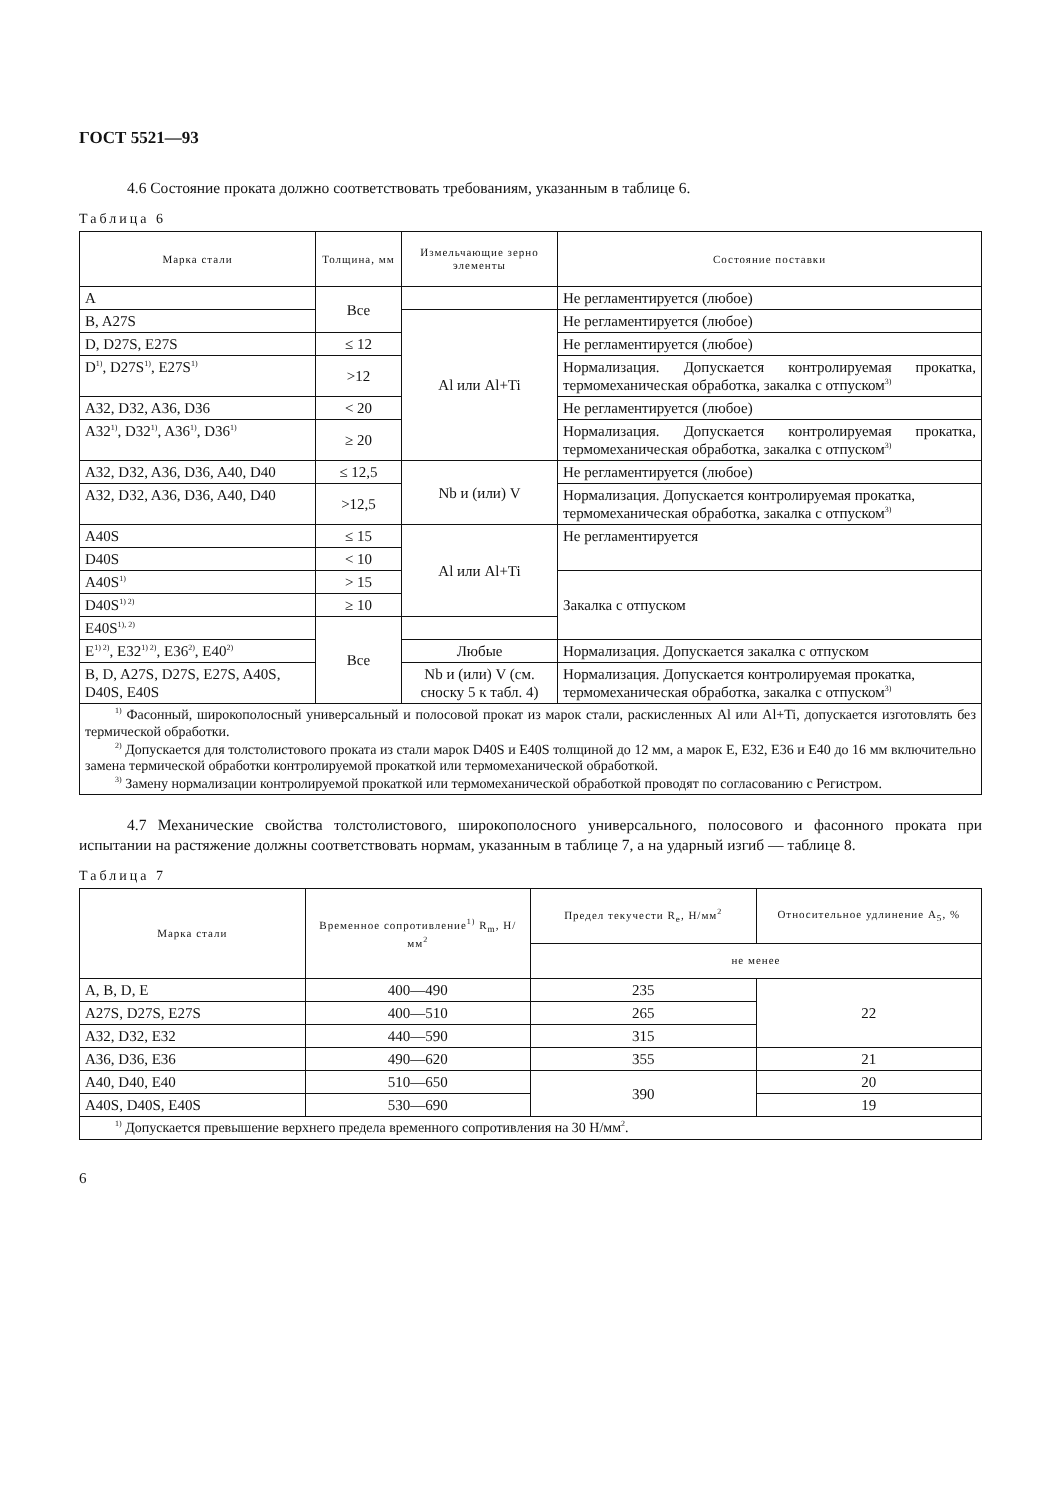ГОСТ 5521—93
4.6 Состояние проката должно соответствовать требованиям, указанным в таблице 6.
Таблица 6
| Марка стали | Толщина, мм | Измельчающие зерно элементы | Состояние поставки |
| --- | --- | --- | --- |
| A | Все | | Не регламентируется (любое) |
| B, A27S | | Al или Al+Ti | Не регламентируется (любое) |
| D, D27S, E27S | ≤ 12 | | Не регламентируется (любое) |
| D<sup>1)</sup>, D27S<sup>1)</sup>, E27S<sup>1)</sup> | >12 | | Нормализация. Допускается контролируемая прокатка, термомеханическая обработка, закалка с отпуском<sup>3)</sup> |
| A32, D32, A36, D36 | < 20 | | Не регламентируется (любое) |
| A32<sup>1)</sup>, D32<sup>1)</sup>, A36<sup>1)</sup>, D36<sup>1)</sup> | ≥ 20 | | Нормализация. Допускается контролируемая прокатка, термомеханическая обработка, закалка с отпуском<sup>3)</sup> |
| A32, D32, A36, D36, A40, D40 | ≤ 12,5 | Nb и (или) V | Не регламентируется (любое) |
| A32, D32, A36, D36, A40, D40 | >12,5 | | Нормализация. Допускается контролируемая прокатка, термомеханическая обработка, закалка с отпуском<sup>3)</sup> |
| A40S | ≤ 15 | Al или Al+Ti | Не регламентируется |
| D40S | < 10 | | |
| A40S<sup>1)</sup> | > 15 | | Закалка с отпуском |
| D40S<sup>1) 2)</sup> | ≥ 10 | | |
| E40S<sup>1), 2)</sup> | Все | | |
| E<sup>1) 2)</sup>, E32<sup>1) 2)</sup>, E36<sup>2)</sup>, E40<sup>2)</sup> | | Любые | Нормализация. Допускается закалка с отпуском |
| B, D, A27S, D27S, E27S, A40S, D40S, E40S | | Nb и (или) V (см. сноску 5 к табл. 4) | Нормализация. Допускается контролируемая прокатка, термомеханическая обработка, закалка с отпуском<sup>3)</sup> |
| <sup>1)</sup> Фасонный, широкополосный универсальный и полосовой прокат из марок стали, раскисленных Al или Al+Ti, допускается изготовлять без термической обработки. <sup>2)</sup> Допускается для толстолистового проката из стали марок D40S и E40S толщиной до 12 мм, а марок E, E32, E36 и E40 до 16 мм включительно замена термической обработки контролируемой прокаткой или термомеханической обработкой. <sup>3)</sup> Замену нормализации контролируемой прокаткой или термомеханической обработкой проводят по согласованию с Регистром. | | | |
4.7 Механические свойства толстолистового, широкополосного универсального, полосового и фасонного проката при испытании на растяжение должны соответствовать нормам, указанным в таблице 7, а на ударный изгиб — таблице 8.
Таблица 7
| Марка стали | Временное сопротивление<sup>1)</sup> R<sub>m</sub>, Н/мм<sup>2</sup> | Предел текучести R<sub>e</sub>, Н/мм<sup>2</sup> | Относительное удлинение A<sub>5</sub>, % |
| --- | --- | --- | --- |
| | | не менее | |
| A, B, D, E | 400—490 | 235 | 22 |
| A27S, D27S, E27S | 400—510 | 265 | |
| A32, D32, E32 | 440—590 | 315 | |
| A36, D36, E36 | 490—620 | 355 | 21 |
| A40, D40, E40 | 510—650 | 390 | 20 |
| A40S, D40S, E40S | 530—690 | | 19 |
| <sup>1)</sup> Допускается превышение верхнего предела временного сопротивления на 30 Н/мм<sup>2</sup>. | | | |
6